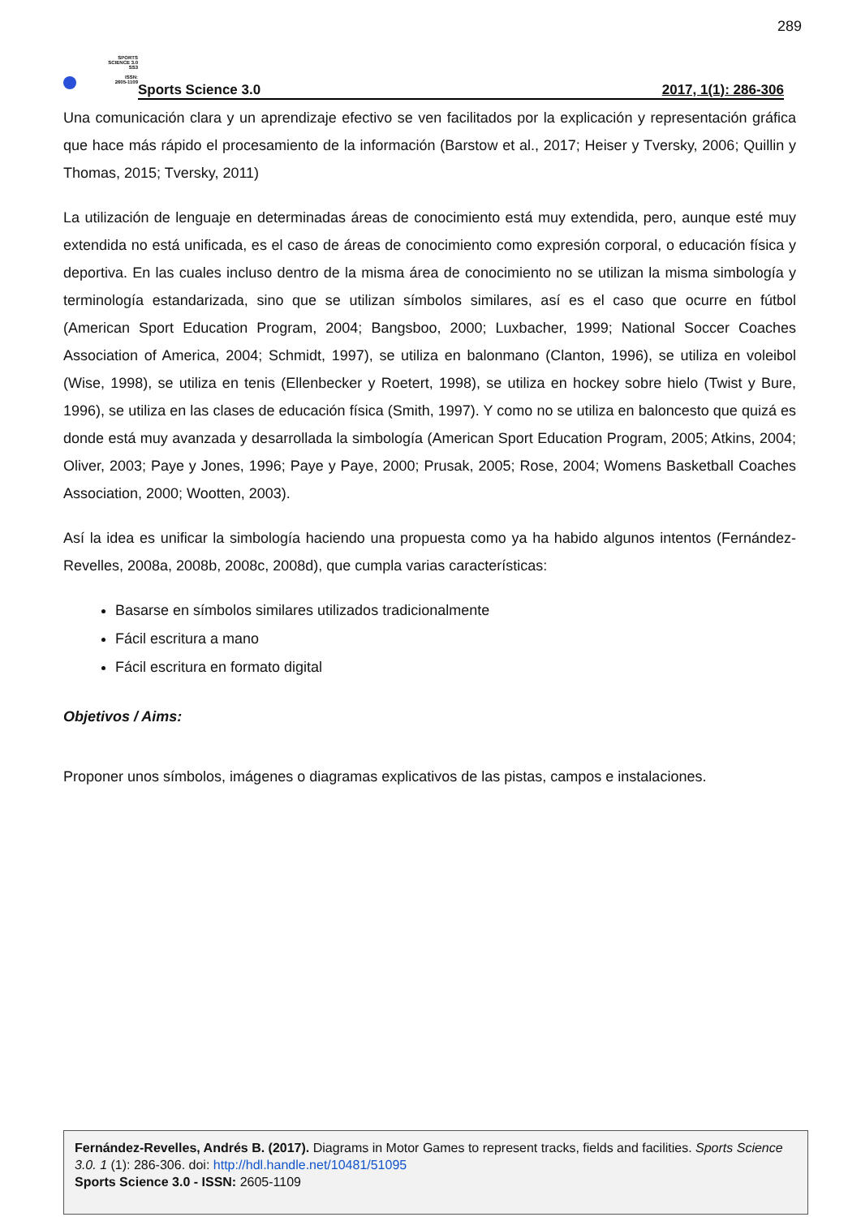289
SPORTS
SCIENCE 3.0
SS3
ISSN:
2605-1109
Sports Science 3.0 2017, 1(1): 286-306
Una comunicación clara y un aprendizaje efectivo se ven facilitados por la explicación y representación gráfica que hace más rápido el procesamiento de la información (Barstow et al., 2017; Heiser y Tversky, 2006; Quillin y Thomas, 2015; Tversky, 2011)
La utilización de lenguaje en determinadas áreas de conocimiento está muy extendida, pero, aunque esté muy extendida no está unificada, es el caso de áreas de conocimiento como expresión corporal, o educación física y deportiva. En las cuales incluso dentro de la misma área de conocimiento no se utilizan la misma simbología y terminología estandarizada, sino que se utilizan símbolos similares, así es el caso que ocurre en fútbol (American Sport Education Program, 2004; Bangsboo, 2000; Luxbacher, 1999; National Soccer Coaches Association of America, 2004; Schmidt, 1997), se utiliza en balonmano (Clanton, 1996), se utiliza en voleibol (Wise, 1998), se utiliza en tenis (Ellenbecker y Roetert, 1998), se utiliza en hockey sobre hielo (Twist y Bure, 1996), se utiliza en las clases de educación física (Smith, 1997). Y como no se utiliza en baloncesto que quizá es donde está muy avanzada y desarrollada la simbología (American Sport Education Program, 2005; Atkins, 2004; Oliver, 2003; Paye y Jones, 1996; Paye y Paye, 2000; Prusak, 2005; Rose, 2004; Womens Basketball Coaches Association, 2000; Wootten, 2003).
Así la idea es unificar la simbología haciendo una propuesta como ya ha habido algunos intentos (Fernández-Revelles, 2008a, 2008b, 2008c, 2008d), que cumpla varias características:
Basarse en símbolos similares utilizados tradicionalmente
Fácil escritura a mano
Fácil escritura en formato digital
Objetivos / Aims:
Proponer unos símbolos, imágenes o diagramas explicativos de las pistas, campos e instalaciones.
Fernández-Revelles, Andrés B. (2017). Diagrams in Motor Games to represent tracks, fields and facilities. Sports Science 3.0. 1 (1): 286-306. doi: http://hdl.handle.net/10481/51095
Sports Science 3.0 - ISSN: 2605-1109